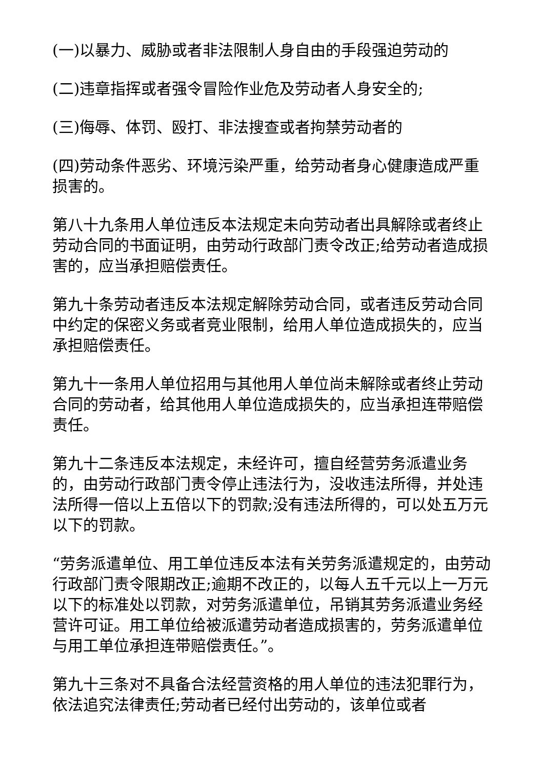(一)以暴力、威胁或者非法限制人身自由的手段强迫劳动的
(二)违章指挥或者强令冒险作业危及劳动者人身安全的;
(三)侮辱、体罚、殴打、非法搜查或者拘禁劳动者的
(四)劳动条件恶劣、环境污染严重，给劳动者身心健康造成严重损害的。
第八十九条用人单位违反本法规定未向劳动者出具解除或者终止劳动合同的书面证明，由劳动行政部门责令改正;给劳动者造成损害的，应当承担赔偿责任。
第九十条劳动者违反本法规定解除劳动合同，或者违反劳动合同中约定的保密义务或者竞业限制，给用人单位造成损失的，应当承担赔偿责任。
第九十一条用人单位招用与其他用人单位尚未解除或者终止劳动合同的劳动者，给其他用人单位造成损失的，应当承担连带赔偿责任。
第九十二条违反本法规定，未经许可，擅自经营劳务派遣业务的，由劳动行政部门责令停止违法行为，没收违法所得，并处违法所得一倍以上五倍以下的罚款;没有违法所得的，可以处五万元以下的罚款。
“劳务派遣单位、用工单位违反本法有关劳务派遣规定的，由劳动行政部门责令限期改正;逾期不改正的，以每人五千元以上一万元以下的标准处以罚款，对劳务派遣单位，吊销其劳务派遣业务经营许可证。用工单位给被派遣劳动者造成损害的，劳务派遣单位与用工单位承担连带赔偿责任。”。
第九十三条对不具备合法经营资格的用人单位的违法犯罪行为，依法追究法律责任;劳动者已经付出劳动的，该单位或者